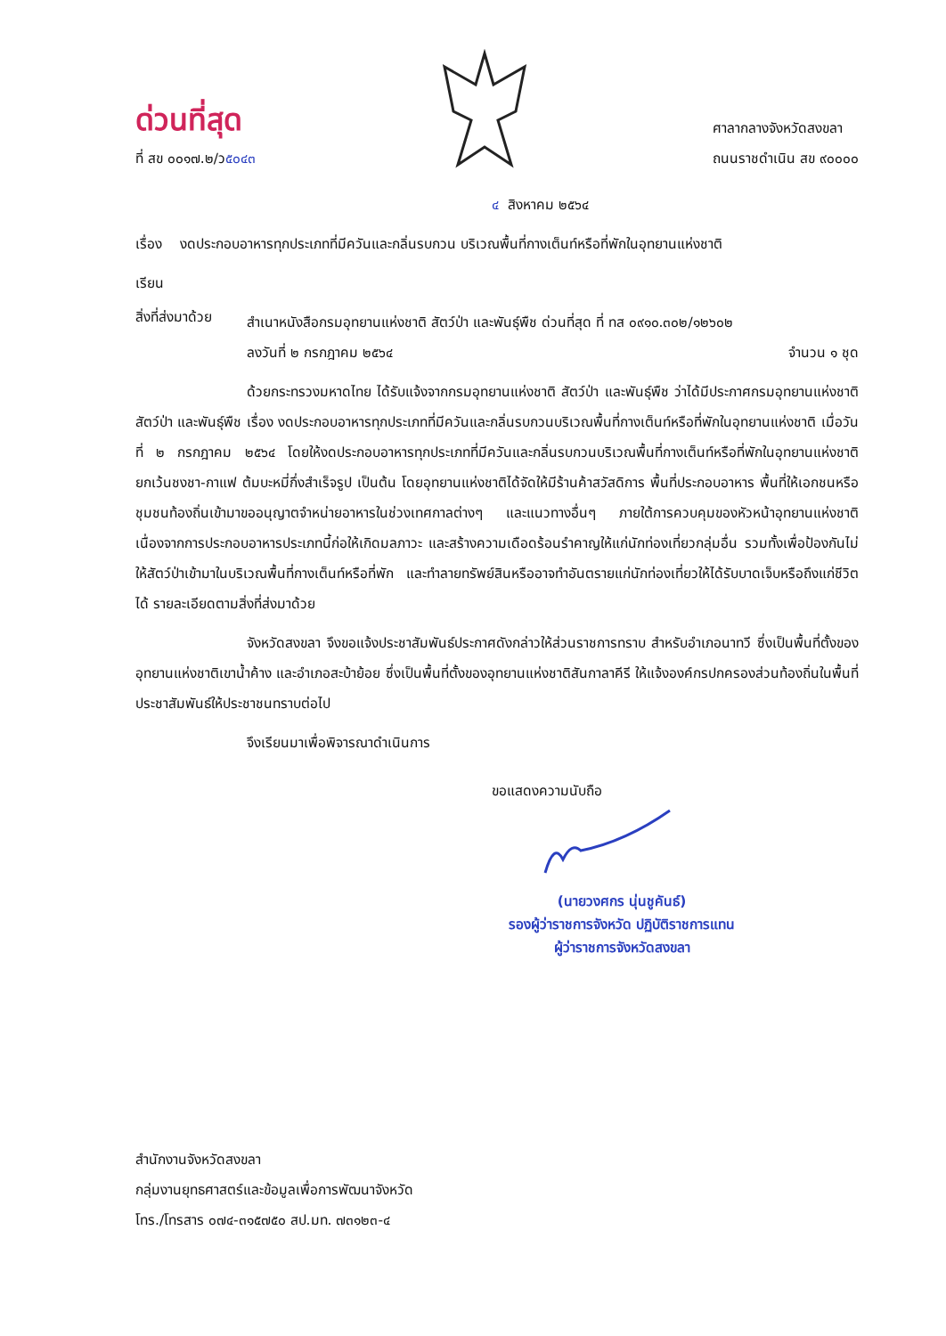ด่วนที่สุด
ที่ สข ๐๐๑๗.๒/ว๕๐๔๓
ศาลากลางจังหวัดสงขลา
ถนนราชดำเนิน สข ๙๐๐๐๐
๔ สิงหาคม ๒๕๖๔
เรื่อง งดประกอบอาหารทุกประเภทที่มีควันและกลิ่นรบกวน บริเวณพื้นที่กางเต็นท์หรือที่พักในอุทยานแห่งชาติ
เรียน
สิ่งที่ส่งมาด้วย
สำเนาหนังสือกรมอุทยานแห่งชาติ สัตว์ป่า และพันธุ์พืช ด่วนที่สุด ที่ ทส ๐๙๑๐.๓๐๒/๑๒๖๐๒
ลงวันที่ ๒ กรกฎาคม ๒๕๖๔ จำนวน ๑ ชุด
ด้วยกระทรวงมหาดไทย ได้รับแจ้งจากกรมอุทยานแห่งชาติ สัตว์ป่า และพันธุ์พืช ว่าได้มีประกาศกรมอุทยานแห่งชาติ สัตว์ป่า และพันธุ์พืช เรื่อง งดประกอบอาหารทุกประเภทที่มีควันและกลิ่นรบกวนบริเวณพื้นที่กางเต็นท์หรือที่พักในอุทยานแห่งชาติ เมื่อวันที่ ๒ กรกฎาคม ๒๕๖๔ โดยให้งดประกอบอาหารทุกประเภทที่มีควันและกลิ่นรบกวนบริเวณพื้นที่กางเต็นท์หรือที่พักในอุทยานแห่งชาติ ยกเว้นชงชา-กาแฟ ต้มบะหมี่กึ่งสำเร็จรูป เป็นต้น โดยอุทยานแห่งชาติได้จัดให้มีร้านค้าสวัสดิการ พื้นที่ประกอบอาหาร พื้นที่ให้เอกชนหรือชุมชนท้องถิ่นเข้ามาขออนุญาตจำหน่ายอาหารในช่วงเทศกาลต่างๆ และแนวทางอื่นๆ ภายใต้การควบคุมของหัวหน้าอุทยานแห่งชาติ เนื่องจากการประกอบอาหารประเภทนี้ก่อให้เกิดมลภาวะ และสร้างความเดือดร้อนรำคาญให้แก่นักท่องเที่ยวกลุ่มอื่น รวมทั้งเพื่อป้องกันไม่ให้สัตว์ป่าเข้ามาในบริเวณพื้นที่กางเต็นท์หรือที่พัก และทำลายทรัพย์สินหรืออาจทำอันตรายแก่นักท่องเที่ยวให้ได้รับบาดเจ็บหรือถึงแก่ชีวิตได้ รายละเอียดตามสิ่งที่ส่งมาด้วย
จังหวัดสงขลา จึงขอแจ้งประชาสัมพันธ์ประกาศดังกล่าวให้ส่วนราชการทราบ สำหรับอำเภอนาทวี ซึ่งเป็นพื้นที่ตั้งของอุทยานแห่งชาติเขาน้ำค้าง และอำเภอสะบ้าย้อย ซึ่งเป็นพื้นที่ตั้งของอุทยานแห่งชาติสันกาลาคีรี ให้แจ้งองค์กรปกครองส่วนท้องถิ่นในพื้นที่ประชาสัมพันธ์ให้ประชาชนทราบต่อไป
จึงเรียนมาเพื่อพิจารณาดำเนินการ
ขอแสดงความนับถือ
(นายวงศกร นุ่นชูคันธ์)
รองผู้ว่าราชการจังหวัด ปฏิบัติราชการแทน
ผู้ว่าราชการจังหวัดสงขลา
สำนักงานจังหวัดสงขลา
กลุ่มงานยุทธศาสตร์และข้อมูลเพื่อการพัฒนาจังหวัด
โทร./โทรสาร ๐๗๔-๓๑๕๗๕๐ สป.มท. ๗๓๑๒๓-๔